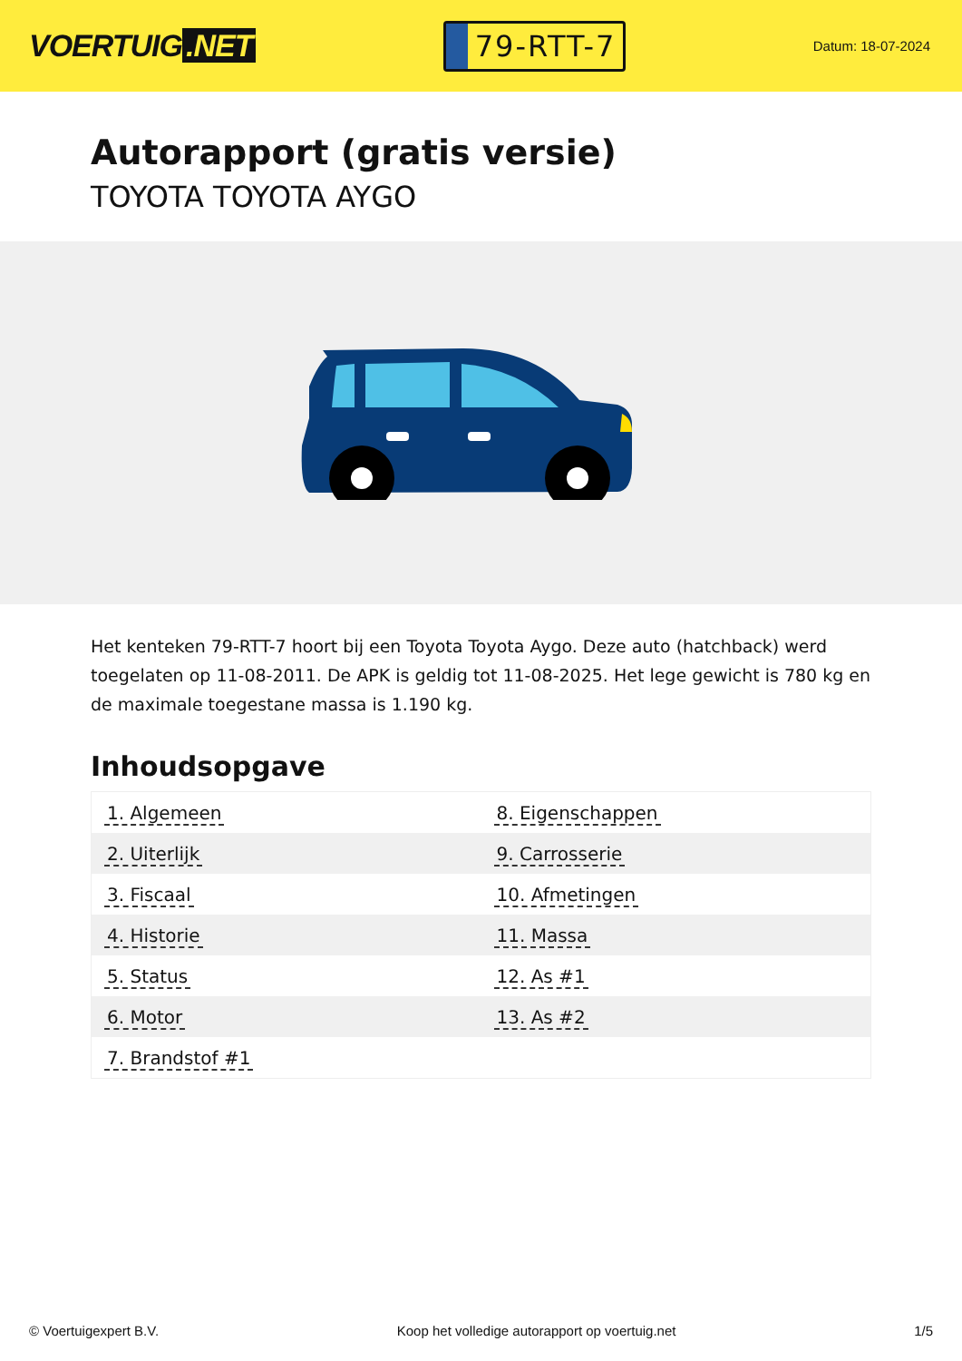VOERTUIG.NET
79-RTT-7
Datum: 18-07-2024
Autorapport (gratis versie)
TOYOTA TOYOTA AYGO
Het kenteken 79-RTT-7 hoort bij een Toyota Toyota Aygo. Deze auto (hatchback) werd toegelaten op 11-08-2011. De APK is geldig tot 11-08-2025. Het lege gewicht is 780 kg en de maximale toegestane massa is 1.190 kg.
Inhoudsopgave
| 1. Algemeen | 8. Eigenschappen |
| 2. Uiterlijk | 9. Carrosserie |
| 3. Fiscaal | 10. Afmetingen |
| 4. Historie | 11. Massa |
| 5. Status | 12. As #1 |
| 6. Motor | 13. As #2 |
| 7. Brandstof #1 | |
© Voertuigexpert B.V. Koop het volledige autorapport op voertuig.net 1/5